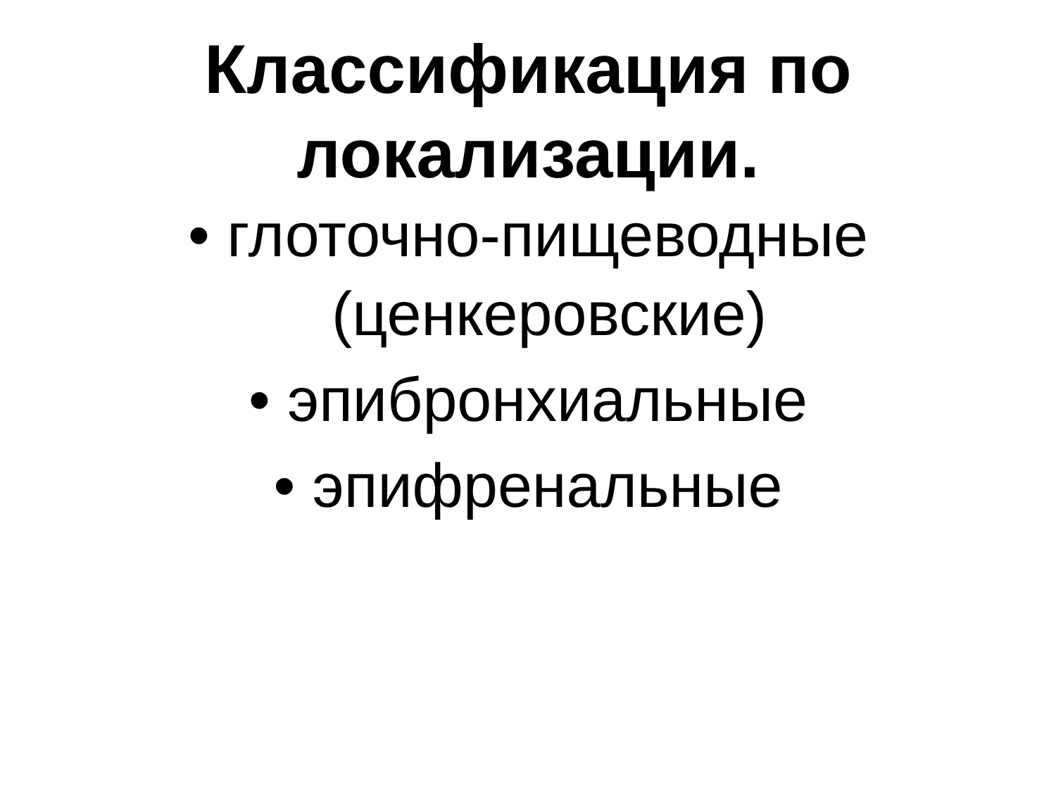Классификация по
локализации.
• глоточно-пищеводные
(ценкеровские)
• эпибронхиальные
• эпифренальные